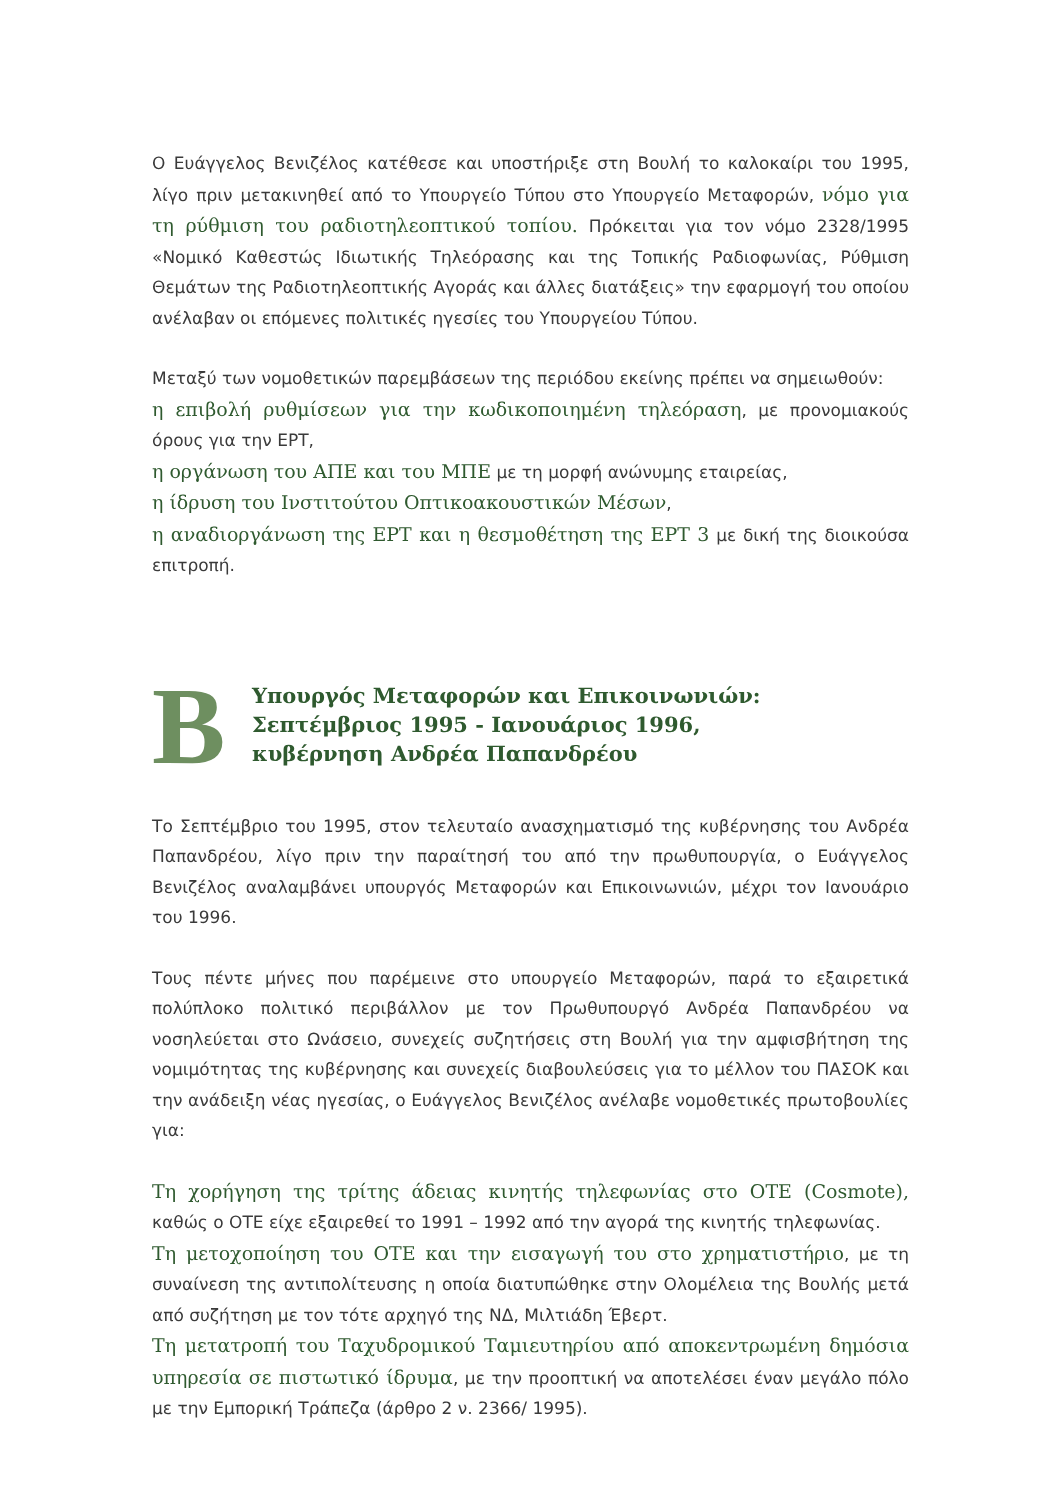Ο Ευάγγελος Βενιζέλος κατέθεσε και υποστήριξε στη Βουλή το καλοκαίρι του 1995, λίγο πριν μετακινηθεί από το Υπουργείο Τύπου στο Υπουργείο Μεταφορών, νόμο για τη ρύθμιση του ραδιοτηλεοπτικού τοπίου. Πρόκειται για τον νόμο 2328/1995 «Νομικό Καθεστώς Ιδιωτικής Τηλεόρασης και της Τοπικής Ραδιοφωνίας, Ρύθμιση Θεμάτων της Ραδιοτηλεοπτικής Αγοράς και άλλες διατάξεις» την εφαρμογή του οποίου ανέλαβαν οι επόμενες πολιτικές ηγεσίες του Υπουργείου Τύπου.
Μεταξύ των νομοθετικών παρεμβάσεων της περιόδου εκείνης πρέπει να σημειωθούν:
η επιβολή ρυθμίσεων για την κωδικοποιημένη τηλεόραση, με προνομιακούς όρους για την ΕΡΤ,
η οργάνωση του ΑΠΕ και του ΜΠΕ με τη μορφή ανώνυμης εταιρείας,
η ίδρυση του Ινστιτούτου Οπτικοακουστικών Μέσων,
η αναδιοργάνωση της ΕΡΤ και η θεσμοθέτηση της ΕΡΤ 3 με δική της διοικούσα επιτροπή.
B
Υπουργός Μεταφορών και Επικοινωνιών:
Σεπτέμβριος 1995 - Ιανουάριος 1996,
κυβέρνηση Ανδρέα Παπανδρέου
Το Σεπτέμβριο του 1995, στον τελευταίο ανασχηματισμό της κυβέρνησης του Ανδρέα Παπανδρέου, λίγο πριν την παραίτησή του από την πρωθυπουργία, ο Ευάγγελος Βενιζέλος αναλαμβάνει υπουργός Μεταφορών και Επικοινωνιών, μέχρι τον Ιανουάριο του 1996.
Τους πέντε μήνες που παρέμεινε στο υπουργείο Μεταφορών, παρά το εξαιρετικά πολύπλοκο πολιτικό περιβάλλον με τον Πρωθυπουργό Ανδρέα Παπανδρέου να νοσηλεύεται στο Ωνάσειο, συνεχείς συζητήσεις στη Βουλή για την αμφισβήτηση της νομιμότητας της κυβέρνησης και συνεχείς διαβουλεύσεις για το μέλλον του ΠΑΣΟΚ και την ανάδειξη νέας ηγεσίας, ο Ευάγγελος Βενιζέλος ανέλαβε νομοθετικές πρωτοβουλίες για:
Τη χορήγηση της τρίτης άδειας κινητής τηλεφωνίας στο ΟΤΕ (Cosmote), καθώς ο ΟΤΕ είχε εξαιρεθεί το 1991 – 1992 από την αγορά της κινητής τηλεφωνίας.
Τη μετοχοποίηση του ΟΤΕ και την εισαγωγή του στο χρηματιστήριο, με τη συναίνεση της αντιπολίτευσης η οποία διατυπώθηκε στην Ολομέλεια της Βουλής μετά από συζήτηση με τον τότε αρχηγό της ΝΔ, Μιλτιάδη Έβερτ.
Τη μετατροπή του Ταχυδρομικού Ταμιευτηρίου από αποκεντρωμένη δημόσια υπηρεσία σε πιστωτικό ίδρυμα, με την προοπτική να αποτελέσει έναν μεγάλο πόλο με την Εμπορική Τράπεζα (άρθρο 2 ν. 2366/ 1995).